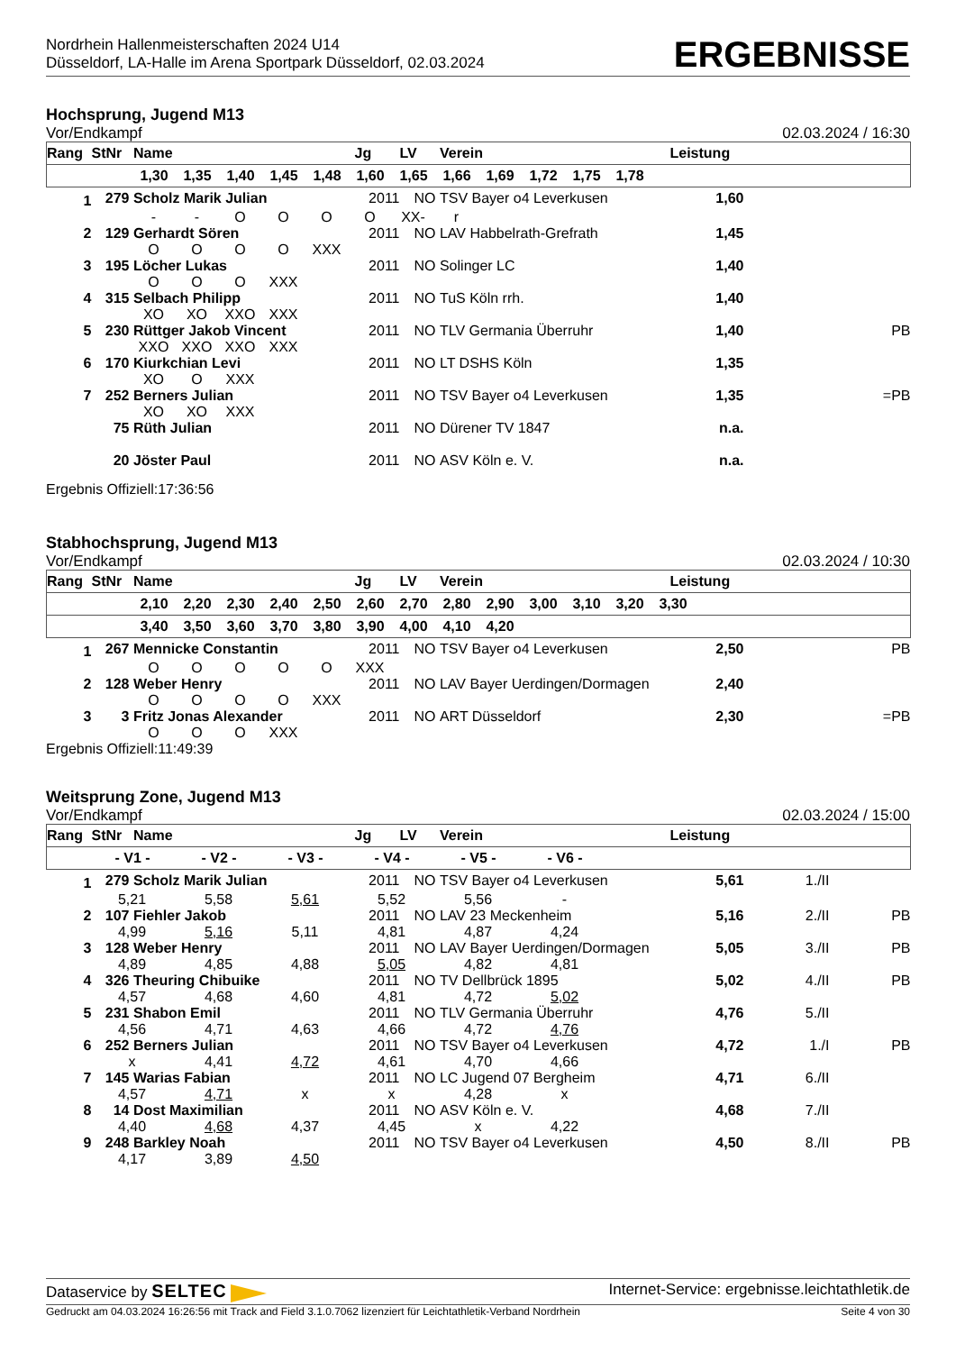Nordrhein Hallenmeisterschaften 2024 U14
Düsseldorf, LA-Halle im Arena Sportpark Düsseldorf, 02.03.2024
ERGEBNISSE
Hochsprung, Jugend M13
Vor/Endkampf 02.03.2024 / 16:30
| Rang | StNr | Name | Jg | LV | Verein | Leistung | | |
| --- | --- | --- | --- | --- | --- | --- | --- | --- |
| 1,30 1,35 1,40 1,45 1,48 1,60 1,65 1,66 1,69 1,72 1,75 1,78 | | | | | | | | |
| 1 | 279 | Scholz Marik Julian | 2011 | NO | TSV Bayer o4 Leverkusen | 1,60 | | |
| - - O O O O XX- r | | | | | | | | |
| 2 | 129 | Gerhardt Sören | 2011 | NO | LAV Habbelrath-Grefrath | 1,45 | | |
| O O O O XXX | | | | | | | | |
| 3 | 195 | Löcher Lukas | 2011 | NO | Solinger LC | 1,40 | | |
| O O O XXX | | | | | | | | |
| 4 | 315 | Selbach Philipp | 2011 | NO | TuS Köln rrh. | 1,40 | | |
| XO XO XXO XXX | | | | | | | | |
| 5 | 230 | Rüttger Jakob Vincent | 2011 | NO | TLV Germania Überruhr | 1,40 | | PB |
| XXO XXO XXO XXX | | | | | | | | |
| 6 | 170 | Kiurkchian Levi | 2011 | NO | LT DSHS Köln | 1,35 | | |
| XO O XXX | | | | | | | | |
| 7 | 252 | Berners Julian | 2011 | NO | TSV Bayer o4 Leverkusen | 1,35 | | =PB |
| XO XO XXX | | | | | | | | |
| | 75 | Rüth Julian | 2011 | NO | Dürener TV 1847 | n.a. | | |
| | 20 | Jöster Paul | 2011 | NO | ASV Köln e. V. | n.a. | | |
Ergebnis Offiziell:17:36:56
Stabhochsprung, Jugend M13
Vor/Endkampf 02.03.2024 / 10:30
| Rang | StNr | Name | Jg | LV | Verein | Leistung | | |
| --- | --- | --- | --- | --- | --- | --- | --- | --- |
| 2,10 2,20 2,30 2,40 2,50 2,60 2,70 2,80 2,90 3,00 3,10 3,20 3,30 | | | | | | | | |
| 3,40 3,50 3,60 3,70 3,80 3,90 4,00 4,10 4,20 | | | | | | | | |
| 1 | 267 | Mennicke Constantin | 2011 | NO | TSV Bayer o4 Leverkusen | 2,50 | | PB |
| O O O O O XXX | | | | | | | | |
| 2 | 128 | Weber Henry | 2011 | NO | LAV Bayer Uerdingen/Dormagen | 2,40 | | |
| O O O O XXX | | | | | | | | |
| 3 | 3 | Fritz Jonas Alexander | 2011 | NO | ART Düsseldorf | 2,30 | | =PB |
| O O O XXX | | | | | | | | |
Ergebnis Offiziell:11:49:39
Weitsprung Zone, Jugend M13
Vor/Endkampf 02.03.2024 / 15:00
| Rang | StNr | Name | Jg | LV | Verein | Leistung | | |
| --- | --- | --- | --- | --- | --- | --- | --- | --- |
| - V1 - - V2 - - V3 - - V4 - - V5 - - V6 - | | | | | | | | |
| 1 | 279 | Scholz Marik Julian | 2011 | NO | TSV Bayer o4 Leverkusen | 5,61 | 1./II | |
| 5,21 5,58 5,61 5,52 5,56 - | | | | | | | | |
| 2 | 107 | Fiehler Jakob | 2011 | NO | LAV 23 Meckenheim | 5,16 | 2./II | PB |
| 4,99 5,16 5,11 4,81 4,87 4,24 | | | | | | | | |
| 3 | 128 | Weber Henry | 2011 | NO | LAV Bayer Uerdingen/Dormagen | 5,05 | 3./II | PB |
| 4,89 4,85 4,88 5,05 4,82 4,81 | | | | | | | | |
| 4 | 326 | Theuring Chibuike | 2011 | NO | TV Dellbrück 1895 | 5,02 | 4./II | PB |
| 4,57 4,68 4,60 4,81 4,72 5,02 | | | | | | | | |
| 5 | 231 | Shabon Emil | 2011 | NO | TLV Germania Überruhr | 4,76 | 5./II | |
| 4,56 4,71 4,63 4,66 4,72 4,76 | | | | | | | | |
| 6 | 252 | Berners Julian | 2011 | NO | TSV Bayer o4 Leverkusen | 4,72 | 1./I | PB |
| x 4,41 4,72 4,61 4,70 4,66 | | | | | | | | |
| 7 | 145 | Warias Fabian | 2011 | NO | LC Jugend 07 Bergheim | 4,71 | 6./II | |
| 4,57 4,71 x x 4,28 x | | | | | | | | |
| 8 | 14 | Dost Maximilian | 2011 | NO | ASV Köln e. V. | 4,68 | 7./II | |
| 4,40 4,68 4,37 4,45 x 4,22 | | | | | | | | |
| 9 | 248 | Barkley Noah | 2011 | NO | TSV Bayer o4 Leverkusen | 4,50 | 8./II | PB |
| 4,17 3,89 4,50 | | | | | | | | |
Dataservice by SELTEC Internet-Service: ergebnisse.leichtathletik.de
Gedruckt am 04.03.2024 16:26:56 mit Track and Field 3.1.0.7062 lizenziert für Leichtathletik-Verband Nordrhein Seite 4 von 30